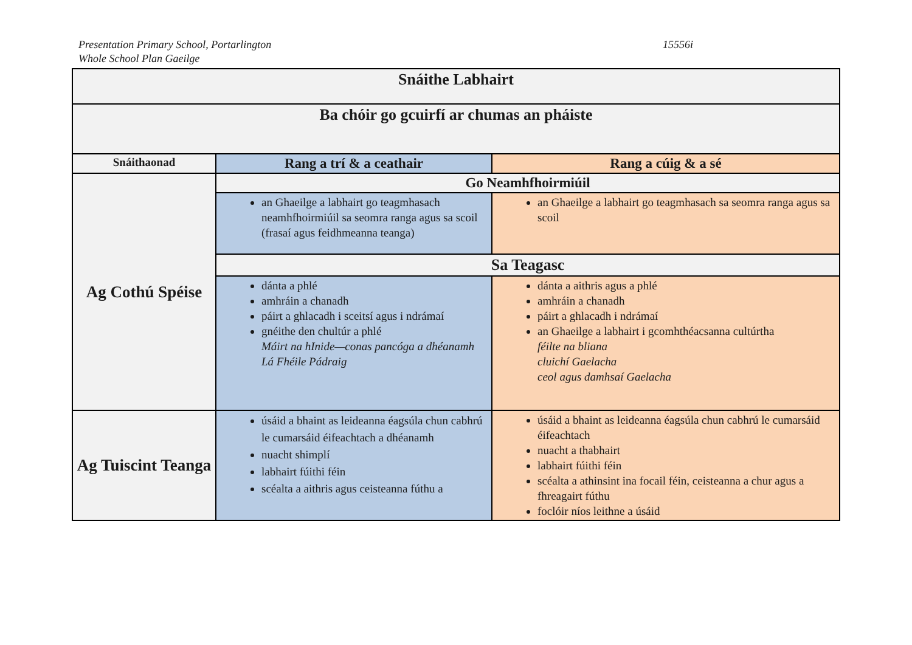Presentation Primary School, Portarlington
Whole School Plan Gaeilge
15556i
| Snáithe Labhairt | | |
| --- | --- | --- |
| Ba chóir go gcuirfí ar chumas an pháiste | | |
| Snáithaonad | Rang a trí & a ceathair | Rang a cúig & a sé |
| Ag Cothú Spéise | Go Neamhfhoirmiúil | |
| | an Ghaeilge a labhairt go teagmhasach neamhfhoirmiúil sa seomra ranga agus sa scoil (frasaí agus feidhmeanna teanga) | an Ghaeilge a labhairt go teagmhasach sa seomra ranga agus sa scoil |
| | Sa Teagasc | |
| | dánta a phlé amhráin a chanadh páirt a ghlacadh i sceitsí agus i ndrámaí gnéithe den chultúr a phlé Máirt na hInide—conas pancóga a dhéanamh Lá Fhéile Pádraig | dánta a aithris agus a phlé amhráin a chanadh páirt a ghlacadh i ndrámaí an Ghaeilge a labhairt i gcomhthéacsanna cultúrtha féilte na bliana cluichí Gaelacha ceol agus damhsaí Gaelacha |
| Ag Tuiscint Teanga | úsáid a bhaint as leideanna éagsúla chun cabhrú le cumarsáid éifeachtach a dhéanamh nuacht shimplí labhairt fúithi féin scéalta a aithris agus ceisteanna fúthu a | úsáid a bhaint as leideanna éagsúla chun cabhrú le cumarsáid éifeachtach nuacht a thabhairt labhairt fúithi féin scéalta a athinsint ina focail féin, ceisteanna a chur agus a fhreagairt fúthu foclóir níos leithne a úsáid |